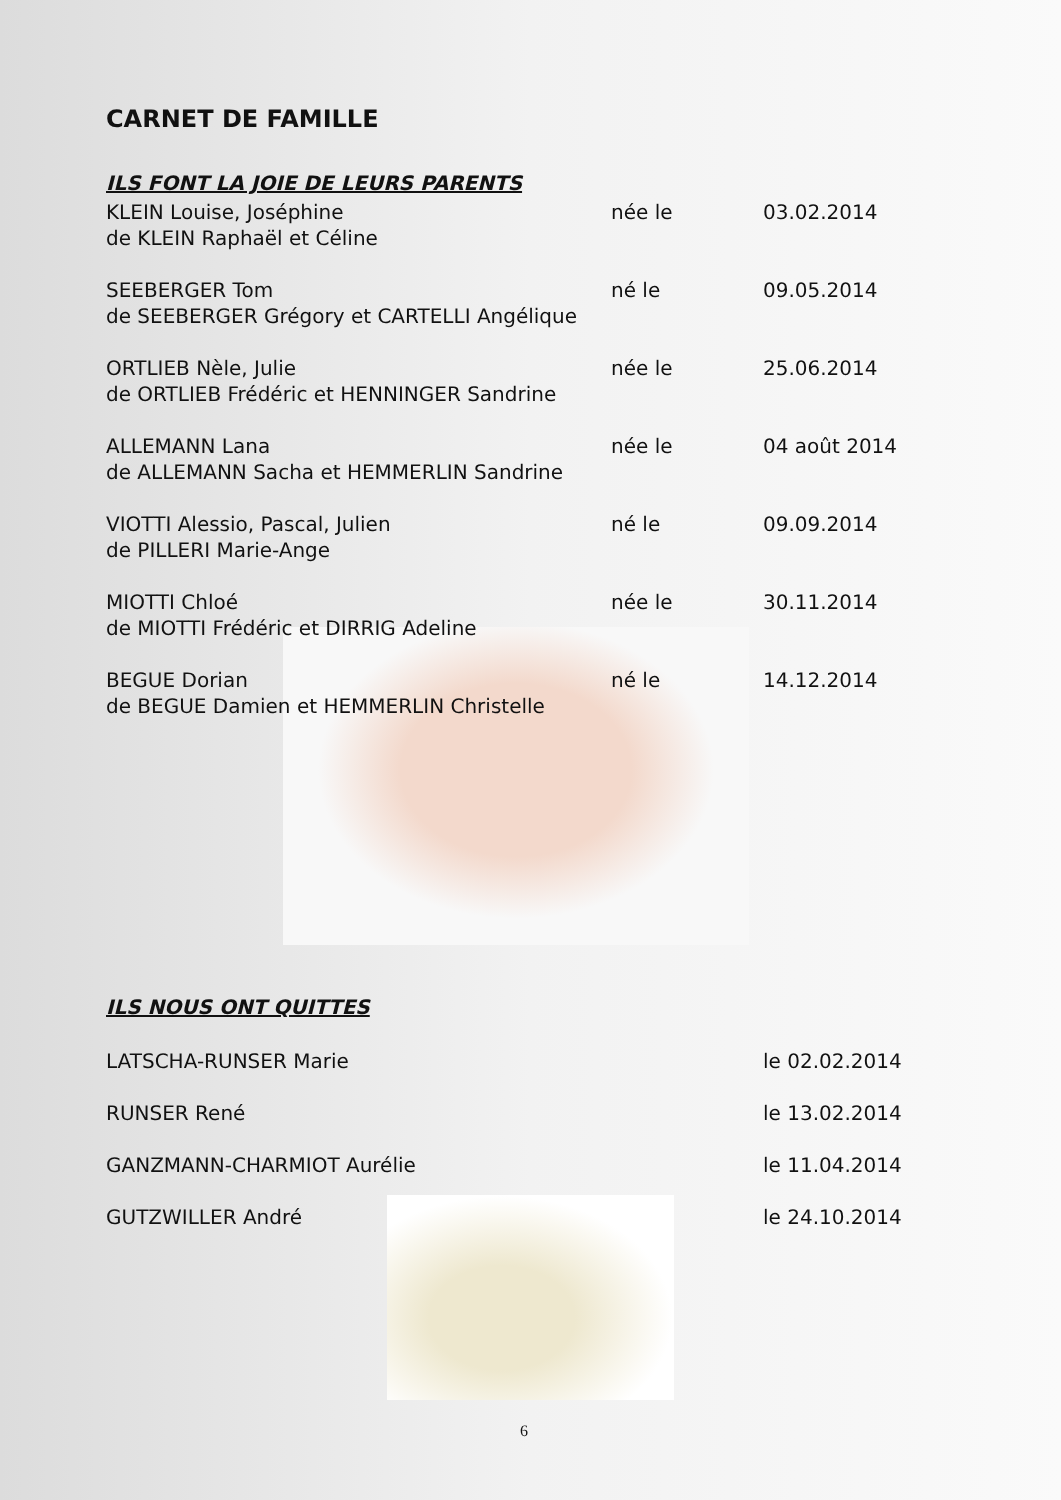CARNET DE FAMILLE
ILS FONT LA JOIE DE LEURS PARENTS
KLEIN Louise, Joséphine née le 03.02.2014
de KLEIN Raphaël et Céline
SEEBERGER Tom né le 09.05.2014
de SEEBERGER Grégory et CARTELLI Angélique
ORTLIEB Nèle, Julie née le 25.06.2014
de ORTLIEB Frédéric et HENNINGER Sandrine
ALLEMANN Lana née le 04 août 2014
de ALLEMANN Sacha et HEMMERLIN Sandrine
VIOTTI Alessio, Pascal, Julien né le 09.09.2014
de PILLERI Marie-Ange
MIOTTI Chloé née le 30.11.2014
de MIOTTI Frédéric et DIRRIG Adeline
BEGUE Dorian né le 14.12.2014
de BEGUE Damien et HEMMERLIN Christelle
ILS NOUS ONT QUITTES
LATSCHA-RUNSER Marie le 02.02.2014
RUNSER René le 13.02.2014
GANZMANN-CHARMIOT Aurélie le 11.04.2014
GUTZWILLER André le 24.10.2014
6